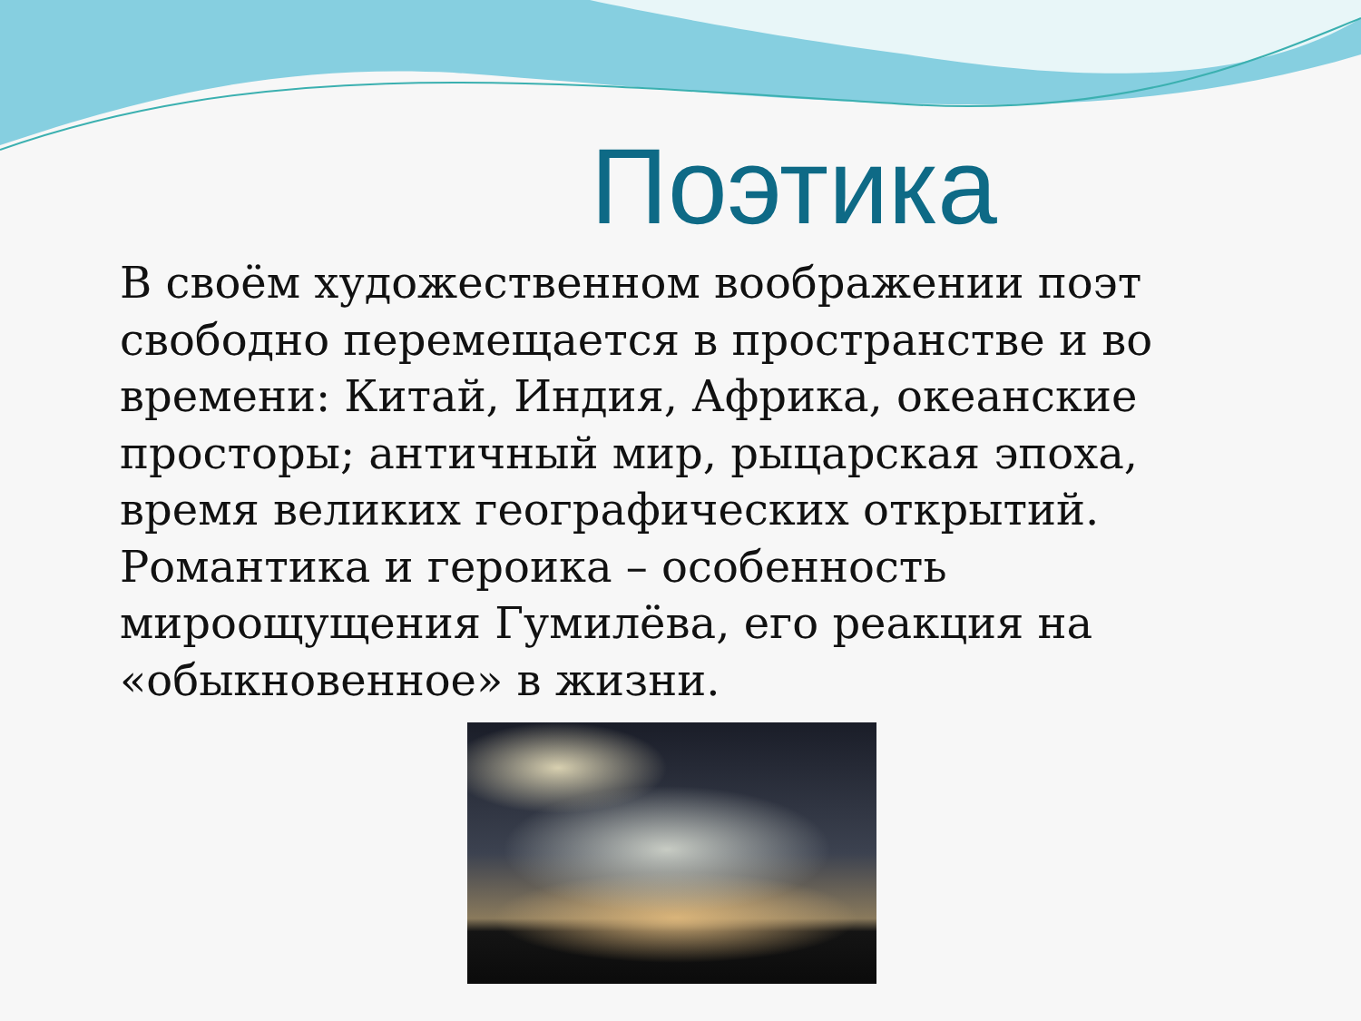Поэтика
В своём художественном воображении поэт свободно перемещается в пространстве и во времени: Китай, Индия, Африка, океанские просторы; античный мир, рыцарская эпоха, время великих географических открытий.
Романтика и героика – особенность мироощущения Гумилёва, его реакция на «обыкновенное» в жизни.